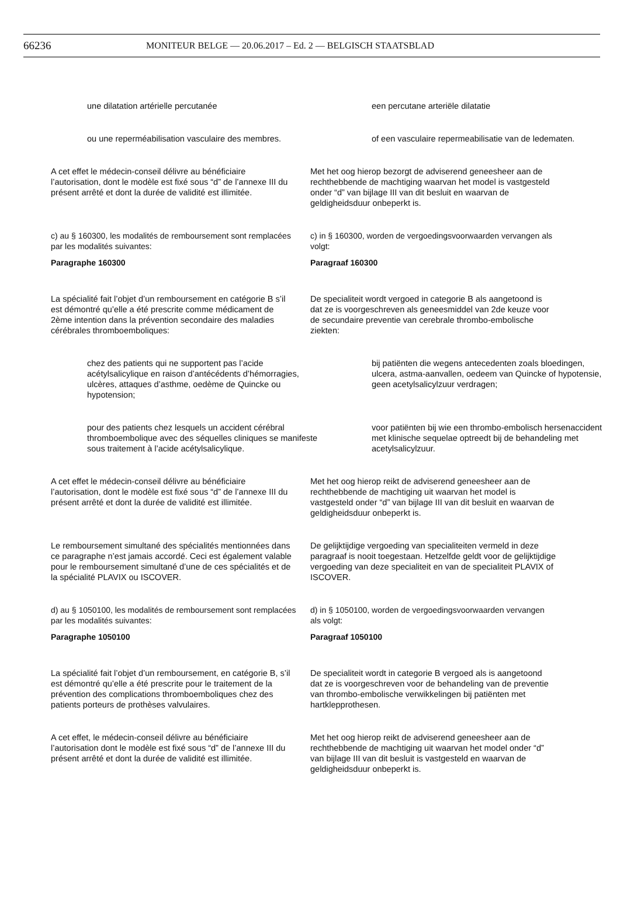66236 MONITEUR BELGE — 20.06.2017 – Ed. 2 — BELGISCH STAATSBLAD
une dilatation artérielle percutanée een percutane arteriële dilatatie
ou une reperméabilisation vasculaire des membres.
of een vasculaire repermeabilisatie van de ledematen.
A cet effet le médecin-conseil délivre au bénéficiaire l’autorisation, dont le modèle est fixé sous “d” de l’annexe III du présent arrêté et dont la durée de validité est illimitée.
Met het oog hierop bezorgt de adviserend geneesheer aan de rechthebbende de machtiging waarvan het model is vastgesteld onder “d” van bijlage III van dit besluit en waarvan de geldigheidsduur onbeperkt is.
c) au § 160300, les modalités de remboursement sont remplacées par les modalités suivantes:
Paragraphe 160300
c) in § 160300, worden de vergoedingsvoorwaarden vervangen als volgt:
Paragraaf 160300
La spécialité fait l’objet d’un remboursement en catégorie B s’il est démontré qu’elle a été prescrite comme médicament de 2ème intention dans la prévention secondaire des maladies cérébrales thromboemboliques:
De specialiteit wordt vergoed in categorie B als aangetoond is dat ze is voorgeschreven als geneesmiddel van 2de keuze voor de secundaire preventie van cerebrale thrombo-embolische ziekten:
chez des patients qui ne supportent pas l’acide acétylsalicylique en raison d’antécédents d’hémorragies, ulcères, attaques d’asthme, oedème de Quincke ou hypotension;
bij patiënten die wegens antecedenten zoals bloedingen, ulcera, astma-aanvallen, oedeem van Quincke of hypotensie, geen acetylsalicylzuur verdragen;
pour des patients chez lesquels un accident cérébral thromboembolique avec des séquelles cliniques se manifeste sous traitement à l’acide acétylsalicylique.
voor patiënten bij wie een thrombo-embolisch hersenaccident met klinische sequelae optreedt bij de behandeling met acetylsalicylzuur.
A cet effet le médecin-conseil délivre au bénéficiaire l’autorisation, dont le modèle est fixé sous “d” de l’annexe III du présent arrêté et dont la durée de validité est illimitée.
Met het oog hierop reikt de adviserend geneesheer aan de rechthebbende de machtiging uit waarvan het model is vastgesteld onder “d” van bijlage III van dit besluit en waarvan de geldigheidsduur onbeperkt is.
Le remboursement simultané des spécialités mentionnées dans ce paragraphe n’est jamais accordé. Ceci est également valable pour le remboursement simultané d’une de ces spécialités et de la spécialité PLAVIX ou ISCOVER.
De gelijktijdige vergoeding van specialiteiten vermeld in deze paragraaf is nooit toegestaan. Hetzelfde geldt voor de gelijktijdige vergoeding van deze specialiteit en van de specialiteit PLAVIX of ISCOVER.
d) au § 1050100, les modalités de remboursement sont remplacées par les modalités suivantes:
Paragraphe 1050100
d) in § 1050100, worden de vergoedingsvoorwaarden vervangen als volgt:
Paragraaf 1050100
La spécialité fait l’objet d’un remboursement, en catégorie B, s’il est démontré qu’elle a été prescrite pour le traitement de la prévention des complications thromboemboliques chez des patients porteurs de prothèses valvulaires.
De specialiteit wordt in categorie B vergoed als is aangetoond dat ze is voorgeschreven voor de behandeling van de preventie van thrombo-embolische verwikkelingen bij patiënten met hartklepprothesen.
A cet effet, le médecin-conseil délivre au bénéficiaire l’autorisation dont le modèle est fixé sous “d” de l’annexe III du présent arrêté et dont la durée de validité est illimitée.
Met het oog hierop reikt de adviserend geneesheer aan de rechthebbende de machtiging uit waarvan het model onder “d” van bijlage III van dit besluit is vastgesteld en waarvan de geldigheidsduur onbeperkt is.